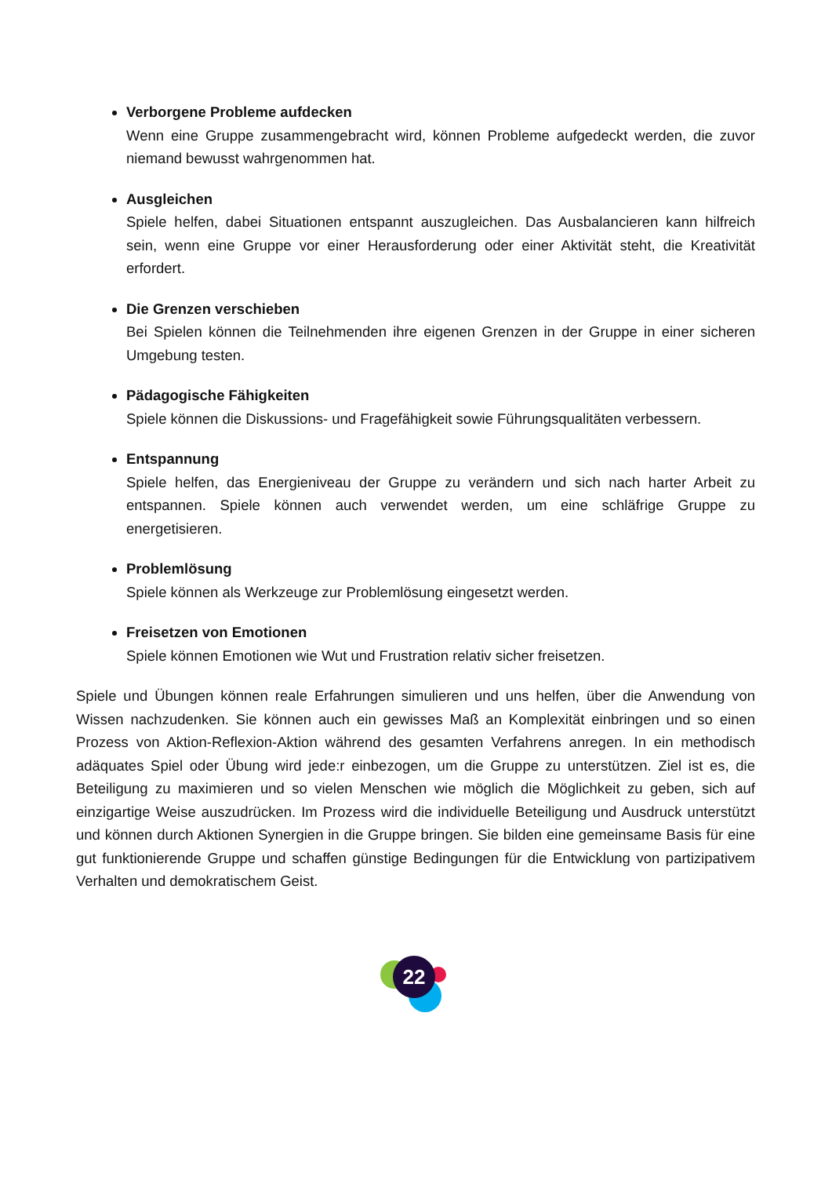Verborgene Probleme aufdecken
Wenn eine Gruppe zusammengebracht wird, können Probleme aufgedeckt werden, die zuvor niemand bewusst wahrgenommen hat.
Ausgleichen
Spiele helfen, dabei Situationen entspannt auszugleichen. Das Ausbalancieren kann hilfreich sein, wenn eine Gruppe vor einer Herausforderung oder einer Aktivität steht, die Kreativität erfordert.
Die Grenzen verschieben
Bei Spielen können die Teilnehmenden ihre eigenen Grenzen in der Gruppe in einer sicheren Umgebung testen.
Pädagogische Fähigkeiten
Spiele können die Diskussions- und Fragefähigkeit sowie Führungsqualitäten verbessern.
Entspannung
Spiele helfen, das Energieniveau der Gruppe zu verändern und sich nach harter Arbeit zu entspannen. Spiele können auch verwendet werden, um eine schläfrige Gruppe zu energetisieren.
Problemlösung
Spiele können als Werkzeuge zur Problemlösung eingesetzt werden.
Freisetzen von Emotionen
Spiele können Emotionen wie Wut und Frustration relativ sicher freisetzen.
Spiele und Übungen können reale Erfahrungen simulieren und uns helfen, über die Anwendung von Wissen nachzudenken. Sie können auch ein gewisses Maß an Komplexität einbringen und so einen Prozess von Aktion-Reflexion-Aktion während des gesamten Verfahrens anregen. In ein methodisch adäquates Spiel oder Übung wird jede:r einbezogen, um die Gruppe zu unterstützen. Ziel ist es, die Beteiligung zu maximieren und so vielen Menschen wie möglich die Möglichkeit zu geben, sich auf einzigartige Weise auszudrücken. Im Prozess wird die individuelle Beteiligung und Ausdruck unterstützt und können durch Aktionen Synergien in die Gruppe bringen. Sie bilden eine gemeinsame Basis für eine gut funktionierende Gruppe und schaffen günstige Bedingungen für die Entwicklung von partizipativem Verhalten und demokratischem Geist.
22